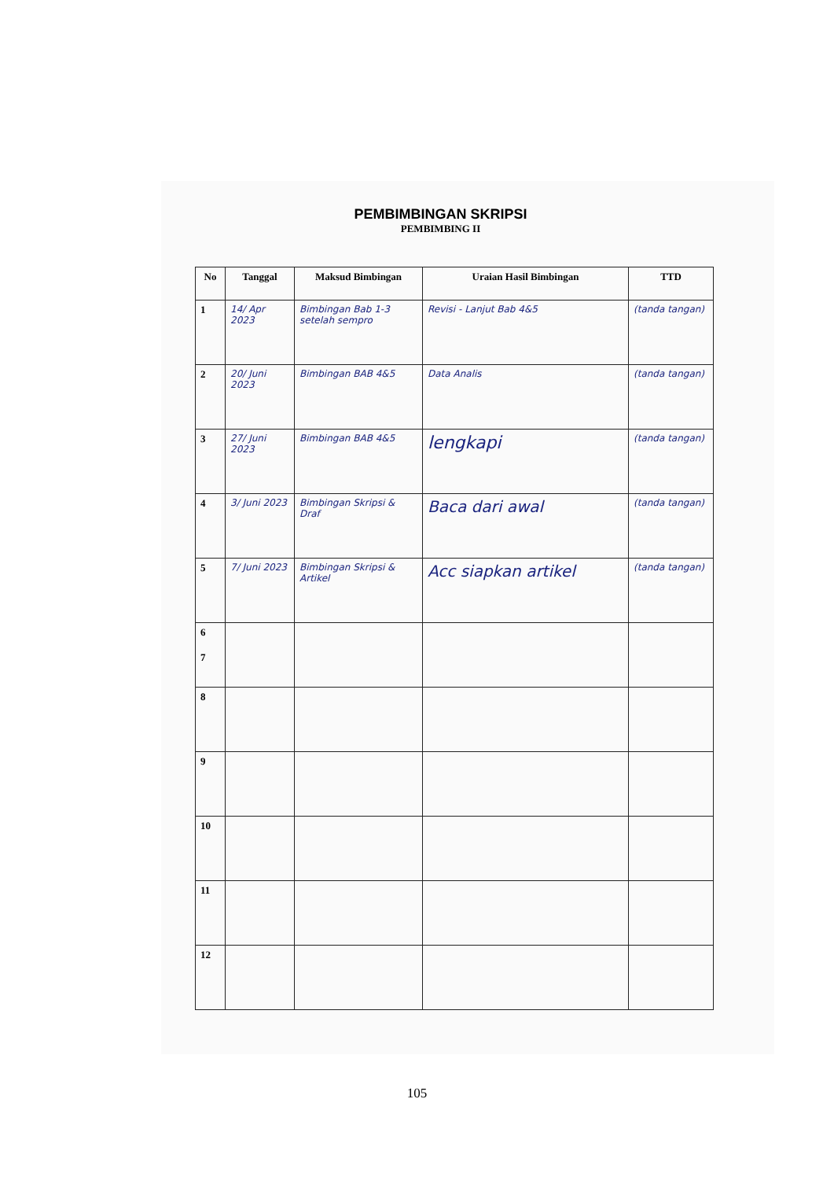PEMBIMBINGAN SKRIPSI
PEMBIMBING II
| No | Tanggal | Maksud Bimbingan | Uraian Hasil Bimbingan | TTD |
| --- | --- | --- | --- | --- |
| 1 | 14/ Apr 2023 | Bimbingan Bab 1-3 setelah sempro | Revisi - Lanjut Bab 4&5 | (tanda tangan) |
| 2 | 20/ Juni 2023 | Bimbingan BAB 4&5 | Data Analis | (tanda tangan) |
| 3 | 27/ Juni 2023 | Bimbingan BAB 4&5 | lengkapi | (tanda tangan) |
| 4 | 3/ Juni 2023 | Bimbingan Skripsi & Draf | Baca dari awal | (tanda tangan) |
| 5 | 7/ Juni 2023 | Bimbingan Skripsi & Artikel | Acc siapkan artikel | (tanda tangan) |
| 6 7 | | | | |
| 8 | | | | |
| 9 | | | | |
| 10 | | | | |
| 11 | | | | |
| 12 | | | | |
105